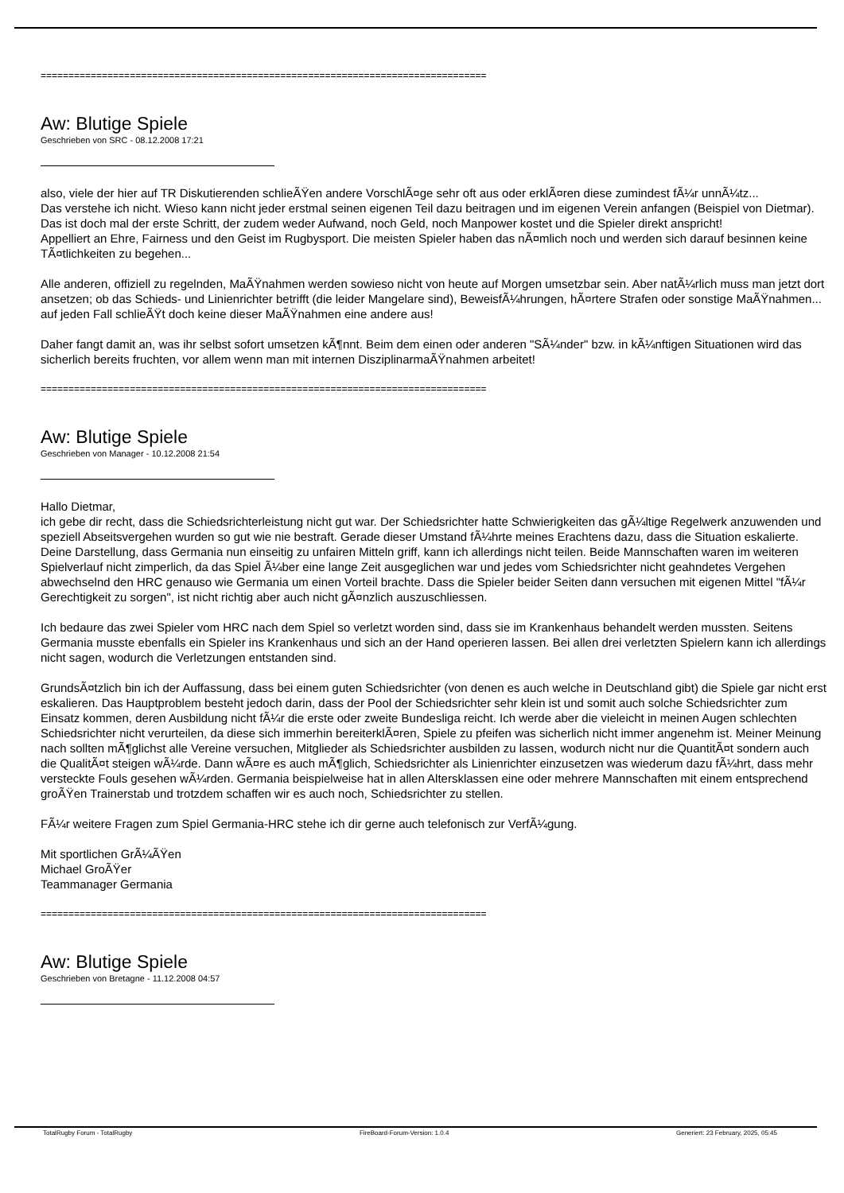================================================================================
Aw: Blutige Spiele
Geschrieben von SRC - 08.12.2008 17:21
also, viele der hier auf TR Diskutierenden schlieÃŸen andere VorschlÃ¤ge sehr oft aus oder erklÃ¤ren diese zumindest fÃ¼r unnÃ¼tz...
Das verstehe ich nicht. Wieso kann nicht jeder erstmal seinen eigenen Teil dazu beitragen und im eigenen Verein anfangen (Beispiel von Dietmar). Das ist doch mal der erste Schritt, der zudem weder Aufwand, noch Geld, noch Manpower kostet und die Spieler direkt anspricht!
Appelliert an Ehre, Fairness und den Geist im Rugbysport. Die meisten Spieler haben das nÃ¤mlich noch und werden sich darauf besinnen keine TÃ¤tlichkeiten zu begehen...
Alle anderen, offiziell zu regelnden, MaÃŸnahmen werden sowieso nicht von heute auf Morgen umsetzbar sein. Aber natÃ¼rlich muss man jetzt dort ansetzen; ob das Schieds- und Linienrichter betrifft (die leider Mangelare sind), BeweisfÃ¼hrungen, hÃ¤rtere Strafen oder sonstige MaÃŸnahmen... auf jeden Fall schlieÃŸt doch keine dieser MaÃŸnahmen eine andere aus!
Daher fangt damit an, was ihr selbst sofort umsetzen kÃ¶nnt. Beim dem einen oder anderen "SÃ¼nder" bzw. in kÃ¼nftigen Situationen wird das sicherlich bereits fruchten, vor allem wenn man mit internen DisziplinarmaÃŸnahmen arbeitet!
================================================================================
Aw: Blutige Spiele
Geschrieben von Manager - 10.12.2008 21:54
Hallo Dietmar,
ich gebe dir recht, dass die Schiedsrichterleistung nicht gut war. Der Schiedsrichter hatte Schwierigkeiten das gÃ¼ltige Regelwerk anzuwenden und speziell Abseitsvergehen wurden so gut wie nie bestraft. Gerade dieser Umstand fÃ¼hrte meines Erachtens dazu, dass die Situation eskalierte. Deine Darstellung, dass Germania nun einseitig zu unfairen Mitteln griff, kann ich allerdings nicht teilen. Beide Mannschaften waren im weiteren Spielverlauf nicht zimperlich, da das Spiel Ã¼ber eine lange Zeit ausgeglichen war und jedes vom Schiedsrichter nicht geahndetes Vergehen abwechselnd den HRC genauso wie Germania um einen Vorteil brachte. Dass die Spieler beider Seiten dann versuchen mit eigenen Mittel "fÃ¼r Gerechtigkeit zu sorgen", ist nicht richtig aber auch nicht gÃ¤nzlich auszuschliessen.
Ich bedaure das zwei Spieler vom HRC nach dem Spiel so verletzt worden sind, dass sie im Krankenhaus behandelt werden mussten. Seitens Germania musste ebenfalls ein Spieler ins Krankenhaus und sich an der Hand operieren lassen. Bei allen drei verletzten Spielern kann ich allerdings nicht sagen, wodurch die Verletzungen entstanden sind.
GrundsÃ¤tzlich bin ich der Auffassung, dass bei einem guten Schiedsrichter (von denen es auch welche in Deutschland gibt) die Spiele gar nicht erst eskalieren. Das Hauptproblem besteht jedoch darin, dass der Pool der Schiedsrichter sehr klein ist und somit auch solche Schiedsrichter zum Einsatz kommen, deren Ausbildung nicht fÃ¼r die erste oder zweite Bundesliga reicht. Ich werde aber die vieleicht in meinen Augen schlechten Schiedsrichter nicht verurteilen, da diese sich immerhin bereiterklÃ¤ren, Spiele zu pfeifen was sicherlich nicht immer angenehm ist. Meiner Meinung nach sollten mÃ¶glichst alle Vereine versuchen, Mitglieder als Schiedsrichter ausbilden zu lassen, wodurch nicht nur die QuantitÃ¤t sondern auch die QualitÃ¤t steigen wÃ¼rde. Dann wÃ¤re es auch mÃ¶glich, Schiedsrichter als Linienrichter einzusetzen was wiederum dazu fÃ¼hrt, dass mehr versteckte Fouls gesehen wÃ¼rden. Germania beispielweise hat in allen Altersklassen eine oder mehrere Mannschaften mit einem entsprechend groÃŸen Trainerstab und trotzdem schaffen wir es auch noch, Schiedsrichter zu stellen.
FÃ¼r weitere Fragen zum Spiel Germania-HRC stehe ich dir gerne auch telefonisch zur VerfÃ¼gung.
Mit sportlichen GrÃ¼ÃŸen
Michael GroÃŸer
Teammanager Germania
================================================================================
Aw: Blutige Spiele
Geschrieben von Bretagne - 11.12.2008 04:57
TotalRugby Forum - TotalRugby FireBoard-Forum-Version: 1.0.4 Generiert: 23 February, 2025, 05:45